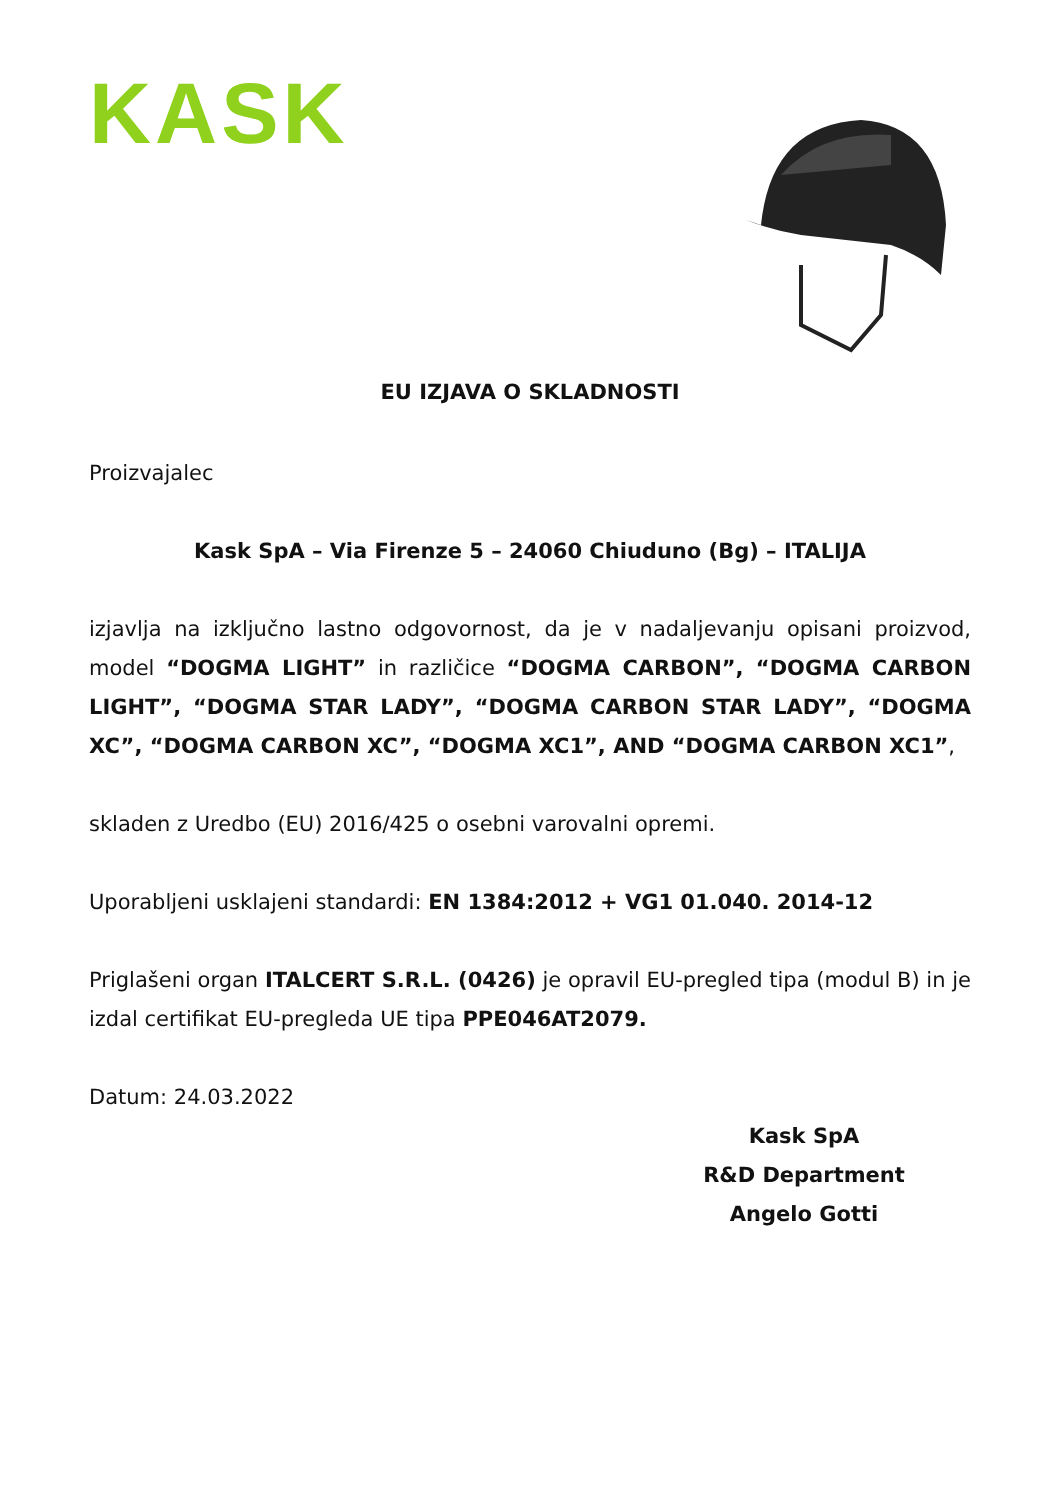KASK
EU IZJAVA O SKLADNOSTI
Proizvajalec
Kask SpA – Via Firenze 5 – 24060 Chiuduno (Bg) – ITALIJA
izjavlja na izključno lastno odgovornost, da je v nadaljevanju opisani proizvod, model “DOGMA LIGHT” in različice “DOGMA CARBON”, “DOGMA CARBON LIGHT”, “DOGMA STAR LADY”, “DOGMA CARBON STAR LADY”, “DOGMA XC”, “DOGMA CARBON XC”, “DOGMA XC1”, AND “DOGMA CARBON XC1”,
skladen z Uredbo (EU) 2016/425 o osebni varovalni opremi.
Uporabljeni usklajeni standardi: EN 1384:2012 + VG1 01.040. 2014-12
Priglašeni organ ITALCERT S.R.L. (0426) je opravil EU-pregled tipa (modul B) in je izdal certifikat EU-pregleda UE tipa PPE046AT2079.
Datum: 24.03.2022
Kask SpA
R&D Department
Angelo Gotti